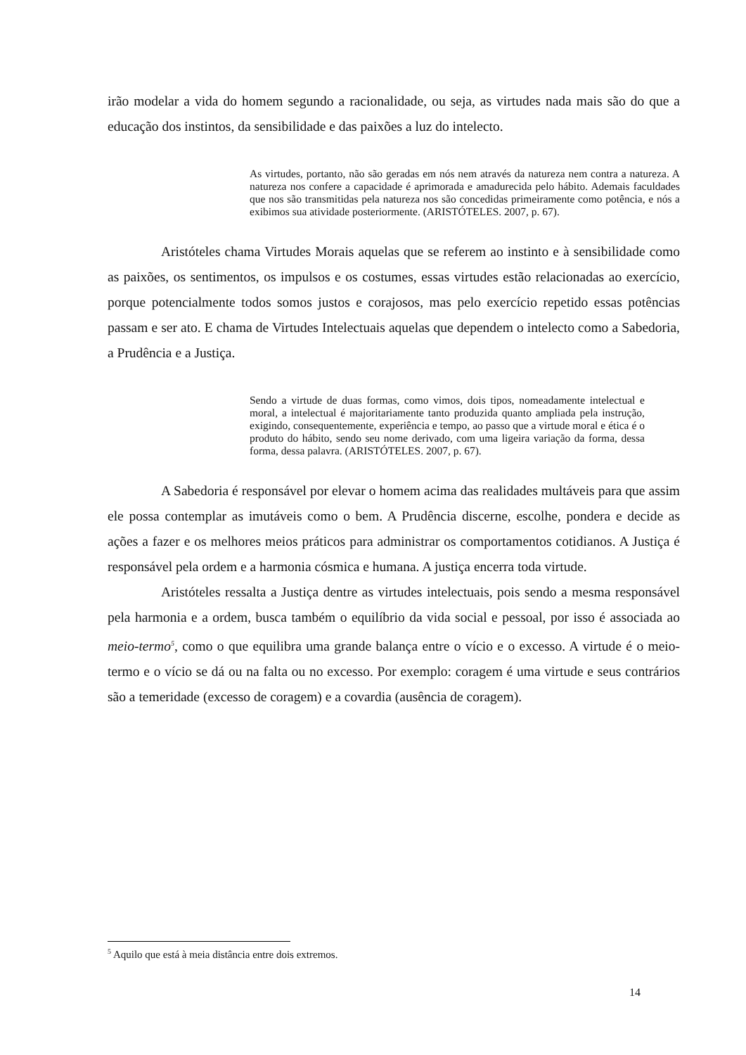irão modelar a vida do homem segundo a racionalidade, ou seja, as virtudes nada mais são do que a educação dos instintos, da sensibilidade e das paixões a luz do intelecto.
As virtudes, portanto, não são geradas em nós nem através da natureza nem contra a natureza. A natureza nos confere a capacidade é aprimorada e amadurecida pelo hábito. Ademais faculdades que nos são transmitidas pela natureza nos são concedidas primeiramente como potência, e nós a exibimos sua atividade posteriormente. (ARISTÓTELES. 2007, p. 67).
Aristóteles chama Virtudes Morais aquelas que se referem ao instinto e à sensibilidade como as paixões, os sentimentos, os impulsos e os costumes, essas virtudes estão relacionadas ao exercício, porque potencialmente todos somos justos e corajosos, mas pelo exercício repetido essas potências passam e ser ato. E chama de Virtudes Intelectuais aquelas que dependem o intelecto como a Sabedoria, a Prudência e a Justiça.
Sendo a virtude de duas formas, como vimos, dois tipos, nomeadamente intelectual e moral, a intelectual é majoritariamente tanto produzida quanto ampliada pela instrução, exigindo, consequentemente, experiência e tempo, ao passo que a virtude moral e ética é o produto do hábito, sendo seu nome derivado, com uma ligeira variação da forma, dessa forma, dessa palavra. (ARISTÓTELES. 2007, p. 67).
A Sabedoria é responsável por elevar o homem acima das realidades multáveis para que assim ele possa contemplar as imutáveis como o bem. A Prudência discerne, escolhe, pondera e decide as ações a fazer e os melhores meios práticos para administrar os comportamentos cotidianos. A Justiça é responsável pela ordem e a harmonia cósmica e humana. A justiça encerra toda virtude.
Aristóteles ressalta a Justiça dentre as virtudes intelectuais, pois sendo a mesma responsável pela harmonia e a ordem, busca também o equilíbrio da vida social e pessoal, por isso é associada ao meio-termo<sup>5</sup>, como o que equilibra uma grande balança entre o vício e o excesso. A virtude é o meio-termo e o vício se dá ou na falta ou no excesso. Por exemplo: coragem é uma virtude e seus contrários são a temeridade (excesso de coragem) e a covardia (ausência de coragem).
<sup>5</sup> Aquilo que está à meia distância entre dois extremos.
14